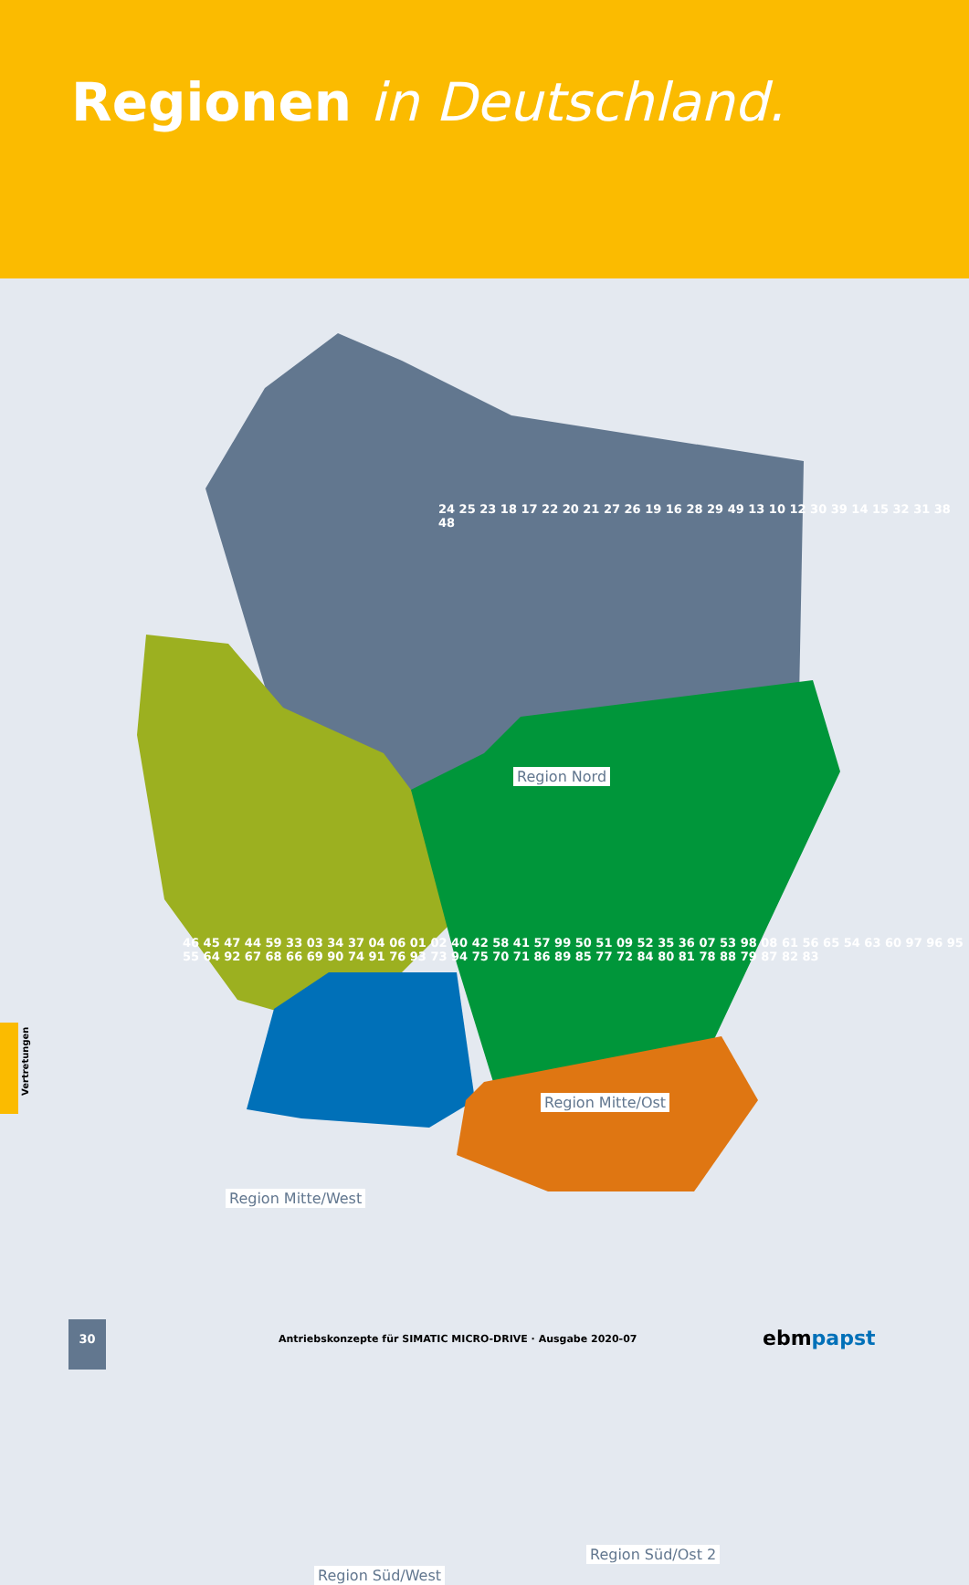Regionen in Deutschland.
Region Nord
Region Mitte/Ost
Region Mitte/West
Region Süd/Ost 2
Region Süd/West
24 25 23 18 17 22 20 21 27 26 19 16 28 29 49 13 10 12 30 39 14 15 32 31 38 48
46 45 47 44 59 33 03 34 37 04 06 01 02 40 42 58 41 57 99 50 51 09 52 35 36 07 53 98 08 61 56 65 54 63 60 97 96 95 55 64 92 67 68 66 69 90 74 91 76 93 73 94 75 70 71 86 89 85 77 72 84 80 81 78 88 79 87 82 83
Vertretungen
30
Antriebskonzepte für SIMATIC MICRO-DRIVE · Ausgabe 2020-07
ebmpapst